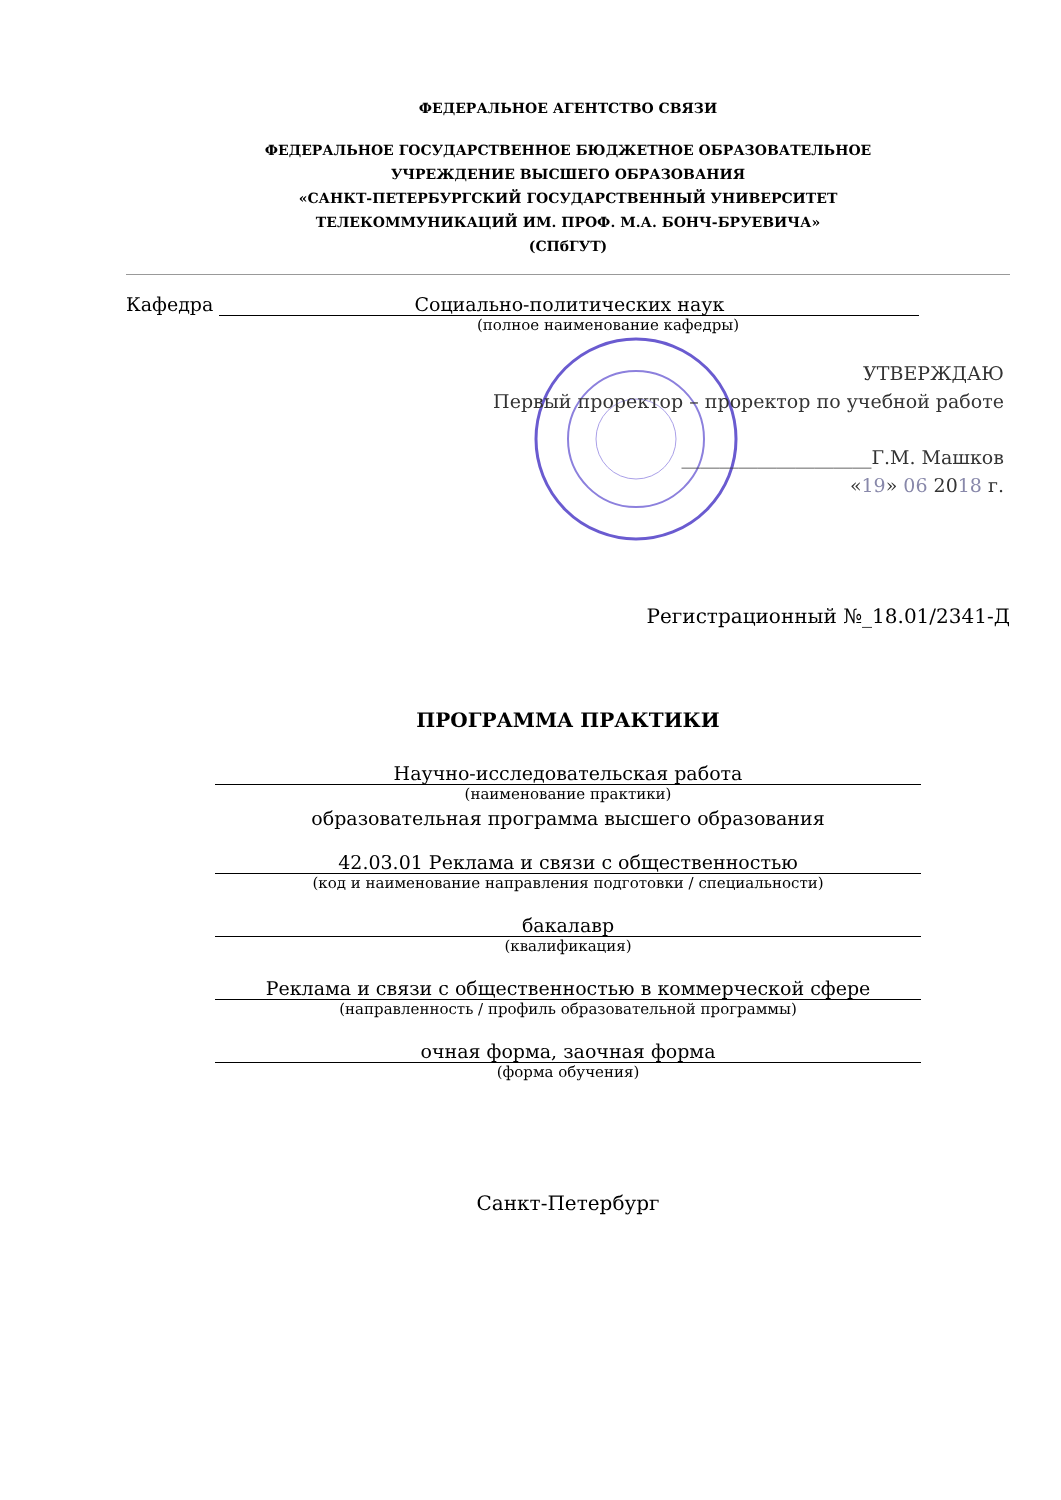ФЕДЕРАЛЬНОЕ АГЕНТСТВО СВЯЗИ
ФЕДЕРАЛЬНОЕ ГОСУДАРСТВЕННОЕ БЮДЖЕТНОЕ ОБРАЗОВАТЕЛЬНОЕ
УЧРЕЖДЕНИЕ ВЫСШЕГО ОБРАЗОВАНИЯ
«САНКТ-ПЕТЕРБУРГСКИЙ ГОСУДАРСТВЕННЫЙ УНИВЕРСИТЕТ
ТЕЛЕКОММУНИКАЦИЙ ИМ. ПРОФ. М.А. БОНЧ-БРУЕВИЧА»
(СПбГУТ)
Кафедра Социально-политических наук
(полное наименование кафедры)
УТВЕРЖДАЮ
Первый проректор – проректор по учебной работе
____________________Г.М. Машков
«19» 06 2018 г.
Регистрационный №_18.01/2341-Д
ПРОГРАММА ПРАКТИКИ
Научно-исследовательская работа
(наименование практики)
образовательная программа высшего образования
42.03.01 Реклама и связи с общественностью
(код и наименование направления подготовки / специальности)
бакалавр
(квалификация)
Реклама и связи с общественностью в коммерческой сфере
(направленность / профиль образовательной программы)
очная форма, заочная форма
(форма обучения)
Санкт-Петербург